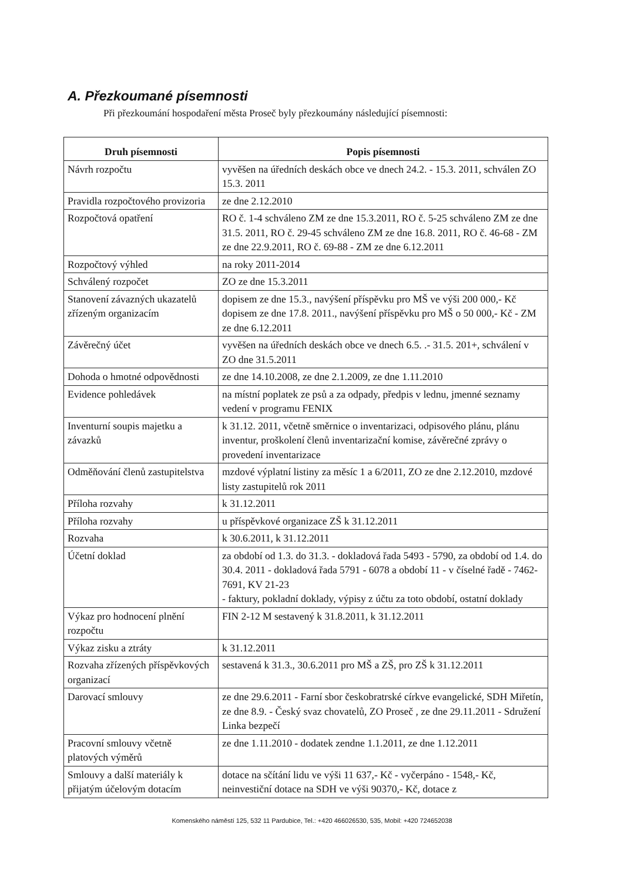A. Přezkoumané písemnosti
Při přezkoumání hospodaření města Proseč byly přezkoumány následující písemnosti:
| Druh písemnosti | Popis písemnosti |
| --- | --- |
| Návrh rozpočtu | vyvěšen na úředních deskách obce ve dnech 24.2. - 15.3. 2011, schválen ZO 15.3. 2011 |
| Pravidla rozpočtového provizoria | ze dne 2.12.2010 |
| Rozpočtová opatření | RO č. 1-4 schváleno ZM ze dne 15.3.2011, RO č. 5-25 schváleno ZM ze dne 31.5. 2011, RO č. 29-45 schváleno ZM ze dne 16.8. 2011, RO č. 46-68 - ZM ze dne 22.9.2011, RO č. 69-88 - ZM ze dne 6.12.2011 |
| Rozpočtový výhled | na roky 2011-2014 |
| Schválený rozpočet | ZO ze dne 15.3.2011 |
| Stanovení závazných ukazatelů zřízeným organizacím | dopisem ze dne 15.3., navýšení příspěvku pro MŠ ve výši 200 000,- Kč dopisem ze dne 17.8. 2011., navýšení příspěvku pro MŠ o 50 000,- Kč - ZM ze dne 6.12.2011 |
| Závěrečný účet | vyvěšen na úředních deskách obce ve dnech 6.5. .- 31.5. 201+, schválení v ZO dne 31.5.2011 |
| Dohoda o hmotné odpovědnosti | ze dne 14.10.2008, ze dne 2.1.2009, ze dne 1.11.2010 |
| Evidence pohledávek | na místní poplatek ze psů a za odpady, předpis v lednu, jmenné seznamy vedení v programu FENIX |
| Inventurní soupis majetku a závazků | k 31.12. 2011, včetně směrnice o inventarizaci, odpisového plánu, plánu inventur, proškolení členů inventarizační komise, závěrečné zprávy o provedení inventarizace |
| Odměňování členů zastupitelstva | mzdové výplatní listiny za měsíc 1 a 6/2011, ZO ze dne 2.12.2010, mzdové listy zastupitelů rok 2011 |
| Příloha rozvahy | k 31.12.2011 |
| Příloha rozvahy | u příspěvkové organizace ZŠ k 31.12.2011 |
| Rozvaha | k 30.6.2011, k 31.12.2011 |
| Účetní doklad | za období od 1.3. do 31.3. - dokladová řada 5493 - 5790, za období od 1.4. do 30.4. 2011 - dokladová řada 5791 - 6078 a období 11 - v číselné řadě - 7462-7691, KV 21-23 - faktury, pokladní doklady, výpisy z účtu za toto období, ostatní doklady |
| Výkaz pro hodnocení plnění rozpočtu | FIN 2-12 M sestavený k 31.8.2011, k 31.12.2011 |
| Výkaz zisku a ztráty | k 31.12.2011 |
| Rozvaha zřízených příspěvkových organizací | sestavená k 31.3., 30.6.2011 pro MŠ a ZŠ, pro ZŠ k 31.12.2011 |
| Darovací smlouvy | ze dne 29.6.2011 - Farní sbor českobratrské církve evangelické, SDH Miřetín, ze dne 8.9. - Český svaz chovatelů, ZO Proseč , ze dne 29.11.2011 - Sdružení Linka bezpečí |
| Pracovní smlouvy včetně platových výměrů | ze dne 1.11.2010 - dodatek zendne 1.1.2011, ze dne 1.12.2011 |
| Smlouvy a další materiály k přijatým účelovým dotacím | dotace na sčítání lidu ve výši 11 637,- Kč - vyčerpáno - 1548,- Kč, neinvestiční dotace na SDH ve výši 90370,- Kč, dotace z |
Komenského náměstí 125, 532 11 Pardubice, Tel.: +420 466026530, 535, Mobil: +420 724652038